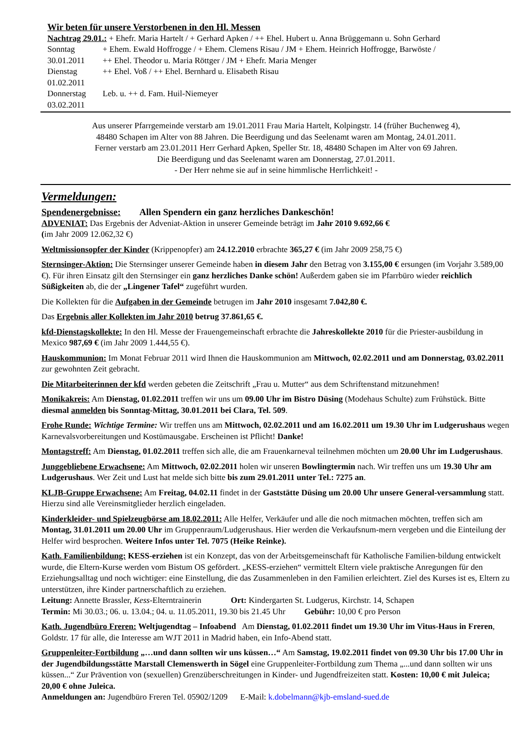Wir beten für unsere Verstorbenen in den Hl. Messen
Nachtrag 29.01.: + Ehefr. Maria Hartelt / + Gerhard Apken / ++ Ehel. Hubert u. Anna Brüggemann u. Sohn Gerhard
| Sonntag 30.01.2011 | + Ehem. Ewald Hoffrogge / + Ehem. Clemens Risau / JM + Ehem. Heinrich Hoffrogge, Barwöste / ++ Ehel. Theodor u. Maria Röttger / JM + Ehefr. Maria Menger |
| Dienstag 01.02.2011 | ++ Ehel. Voß / ++ Ehel. Bernhard u. Elisabeth Risau |
| Donnerstag 03.02.2011 | Leb. u. ++ d. Fam. Huil-Niemeyer |
Aus unserer Pfarrgemeinde verstarb am 19.01.2011 Frau Maria Hartelt, Kolpingstr. 14 (früher Buchenweg 4),
48480 Schapen im Alter von 88 Jahren. Die Beerdigung und das Seelenamt waren am Montag, 24.01.2011.
Ferner verstarb am 23.01.2011 Herr Gerhard Apken, Speller Str. 18, 48480 Schapen im Alter von 69 Jahren.
Die Beerdigung und das Seelenamt waren am Donnerstag, 27.01.2011.
- Der Herr nehme sie auf in seine himmlische Herrlichkeit! -
Vermeldungen:
Spendenergebnisse: Allen Spendern ein ganz herzliches Dankeschön!
ADVENIAT: Das Ergebnis der Adveniat-Aktion in unserer Gemeinde beträgt im Jahr 2010 9.692,66 €
(im Jahr 2009 12.062,32 €)
Weltmissionsopfer der Kinder (Krippenopfer) am 24.12.2010 erbrachte 365,27 € (im Jahr 2009 258,75 €)
Sternsinger-Aktion: Die Sternsinger unserer Gemeinde haben in diesem Jahr den Betrag von 3.155,00 € ersungen (im Vorjahr 3.589,00 €). Für ihren Einsatz gilt den Sternsinger ein ganz herzliches Danke schön! Außerdem gaben sie im Pfarrbüro wieder reichlich Süßigkeiten ab, die der „Lingener Tafel“ zugeführt wurden.
Die Kollekten für die Aufgaben in der Gemeinde betrugen im Jahr 2010 insgesamt 7.042,80 €.
Das Ergebnis aller Kollekten im Jahr 2010 betrug 37.861,65 €.
kfd-Dienstagskollekte: In den Hl. Messe der Frauengemeinschaft erbrachte die Jahreskollekte 2010 für die Priester-ausbildung in Mexico 987,69 € (im Jahr 2009 1.444,55 €).
Hauskommunion: Im Monat Februar 2011 wird Ihnen die Hauskommunion am Mittwoch, 02.02.2011 und am Donnerstag, 03.02.2011 zur gewohnten Zeit gebracht.
Die Mitarbeiterinnen der kfd werden gebeten die Zeitschrift „Frau u. Mutter“ aus dem Schriftenstand mitzunehmen!
Monikakreis: Am Dienstag, 01.02.2011 treffen wir uns um 09.00 Uhr im Bistro Düsing (Modehaus Schulte) zum Frühstück. Bitte diesmal anmelden bis Sonntag-Mittag, 30.01.2011 bei Clara, Tel. 509.
Frohe Runde: Wichtige Termine: Wir treffen uns am Mittwoch, 02.02.2011 und am 16.02.2011 um 19.30 Uhr im Ludgerushaus wegen Karnevalsvorbereitungen und Kostümausgabe. Erscheinen ist Pflicht! Danke!
Montagstreff: Am Dienstag, 01.02.2011 treffen sich alle, die am Frauenkarneval teilnehmen möchten um 20.00 Uhr im Ludgerushaus.
Junggebliebene Erwachsene: Am Mittwoch, 02.02.2011 holen wir unseren Bowlingtermin nach. Wir treffen uns um 19.30 Uhr am Ludgerushaus. Wer Zeit und Lust hat melde sich bitte bis zum 29.01.2011 unter Tel.: 7275 an.
KLJB-Gruppe Erwachsene: Am Freitag, 04.02.11 findet in der Gaststätte Düsing um 20.00 Uhr unsere General-versammlung statt. Hierzu sind alle Vereinsmitglieder herzlich eingeladen.
Kinderkleider- und Spielzeugbörse am 18.02.2011: Alle Helfer, Verkäufer und alle die noch mitmachen möchten, treffen sich am Montag, 31.01.2011 um 20.00 Uhr im Gruppenraum/Ludgerushaus. Hier werden die Verkaufsnum-mern vergeben und die Einteilung der Helfer wird besprochen. Weitere Infos unter Tel. 7075 (Heike Reinke).
Kath. Familienbildung: KESS-erziehen ist ein Konzept, das von der Arbeitsgemeinschaft für Katholische Familien-bildung entwickelt wurde, die Eltern-Kurse werden vom Bistum OS gefördert. „KESS-erziehen“ vermittelt Eltern viele praktische Anregungen für den Erziehungsalltag und noch wichtiger: eine Einstellung, die das Zusammenleben in den Familien erleichtert. Ziel des Kurses ist es, Eltern zu unterstützen, ihre Kinder partnerschaftlich zu erziehen.
Leitung: Annette Brassler, Kess-Elterntrainerin Ort: Kindergarten St. Ludgerus, Kirchstr. 14, Schapen
Termin: Mi 30.03.; 06. u. 13.04.; 04. u. 11.05.2011, 19.30 bis 21.45 Uhr Gebühr: 10,00 € pro Person
Kath. Jugendbüro Freren: Weltjugendtag – Infoabend Am Dienstag, 01.02.2011 findet um 19.30 Uhr im Vitus-Haus in Freren, Goldstr. 17 für alle, die Interesse am WJT 2011 in Madrid haben, ein Info-Abend statt.
Gruppenleiter-Fortbildung „…und dann sollten wir uns küssen…“ Am Samstag, 19.02.2011 findet von 09.30 Uhr bis 17.00 Uhr in der Jugendbildungsstätte Marstall Clemenswerth in Sögel eine Gruppenleiter-Fortbildung zum Thema „...und dann sollten wir uns küssen...“ Zur Prävention von (sexuellen) Grenzüberschreitungen in Kinder- und Jugendfreizeiten statt. Kosten: 10,00 € mit Juleica; 20,00 € ohne Juleica.
Anmeldungen an: Jugendbüro Freren Tel. 05902/1209 E-Mail: k.dobelmann@kjb-emsland-sued.de